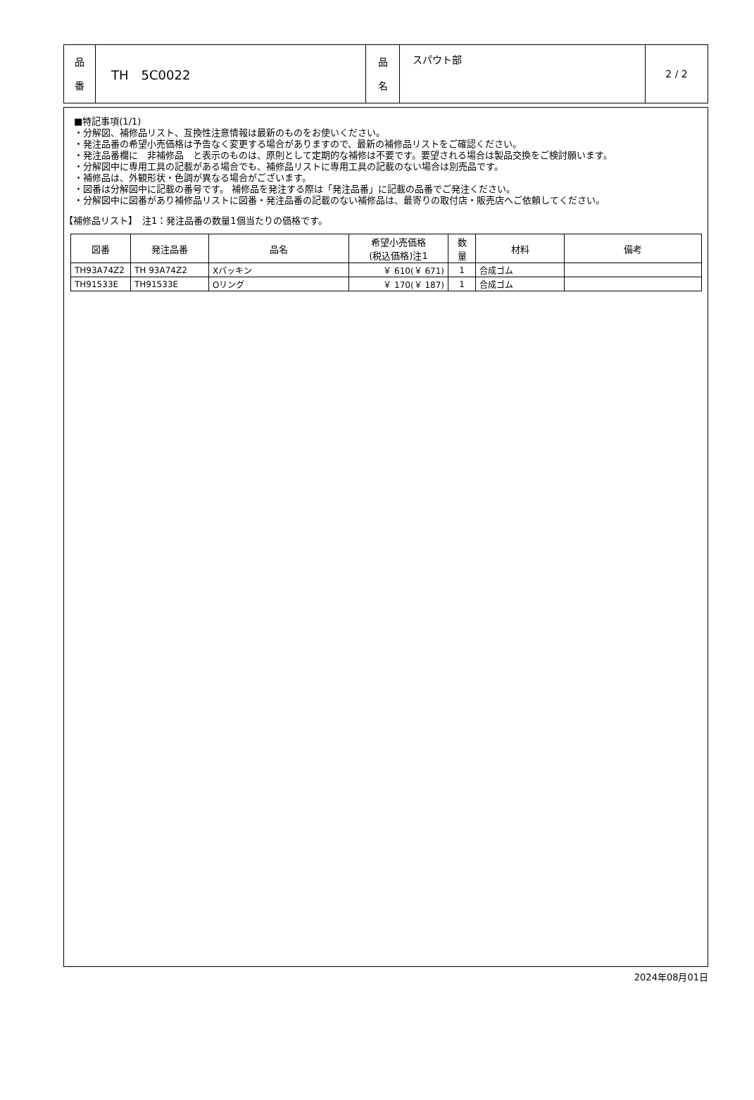| 品 番 | TH 5C0022 | 品 名 | スパウト部 | 2 / 2 |
■特記事項(1/1)
・分解図、補修品リスト、互換性注意情報は最新のものをお使いください。
・発注品番の希望小売価格は予告なく変更する場合がありますので、最新の補修品リストをご確認ください。
・発注品番欄に　非補修品　と表示のものは、原則として定期的な補修は不要です。要望される場合は製品交換をご検討願います。
・分解図中に専用工具の記載がある場合でも、補修品リストに専用工具の記載のない場合は別売品です。
・補修品は、外観形状・色調が異なる場合がございます。
・図番は分解図中に記載の番号です。 補修品を発注する際は「発注品番」に記載の品番でご発注ください。
・分解図中に図番があり補修品リストに図番・発注品番の記載のない補修品は、最寄りの取付店・販売店へご依頼してください。
【補修品リスト】　注1：発注品番の数量1個当たりの価格です。
| 図番 | 発注品番 | 品名 | 希望小売価格 (税込価格)注1 | 数 量 | 材料 | 備考 |
| --- | --- | --- | --- | --- | --- | --- |
| TH93A74Z2 | TH 93A74Z2 | Xパッキン | ￥ 610(￥ 671) | 1 | 合成ゴム | |
| TH91533E | TH91533E | Oリング | ￥ 170(￥ 187) | 1 | 合成ゴム | |
2024年08月01日